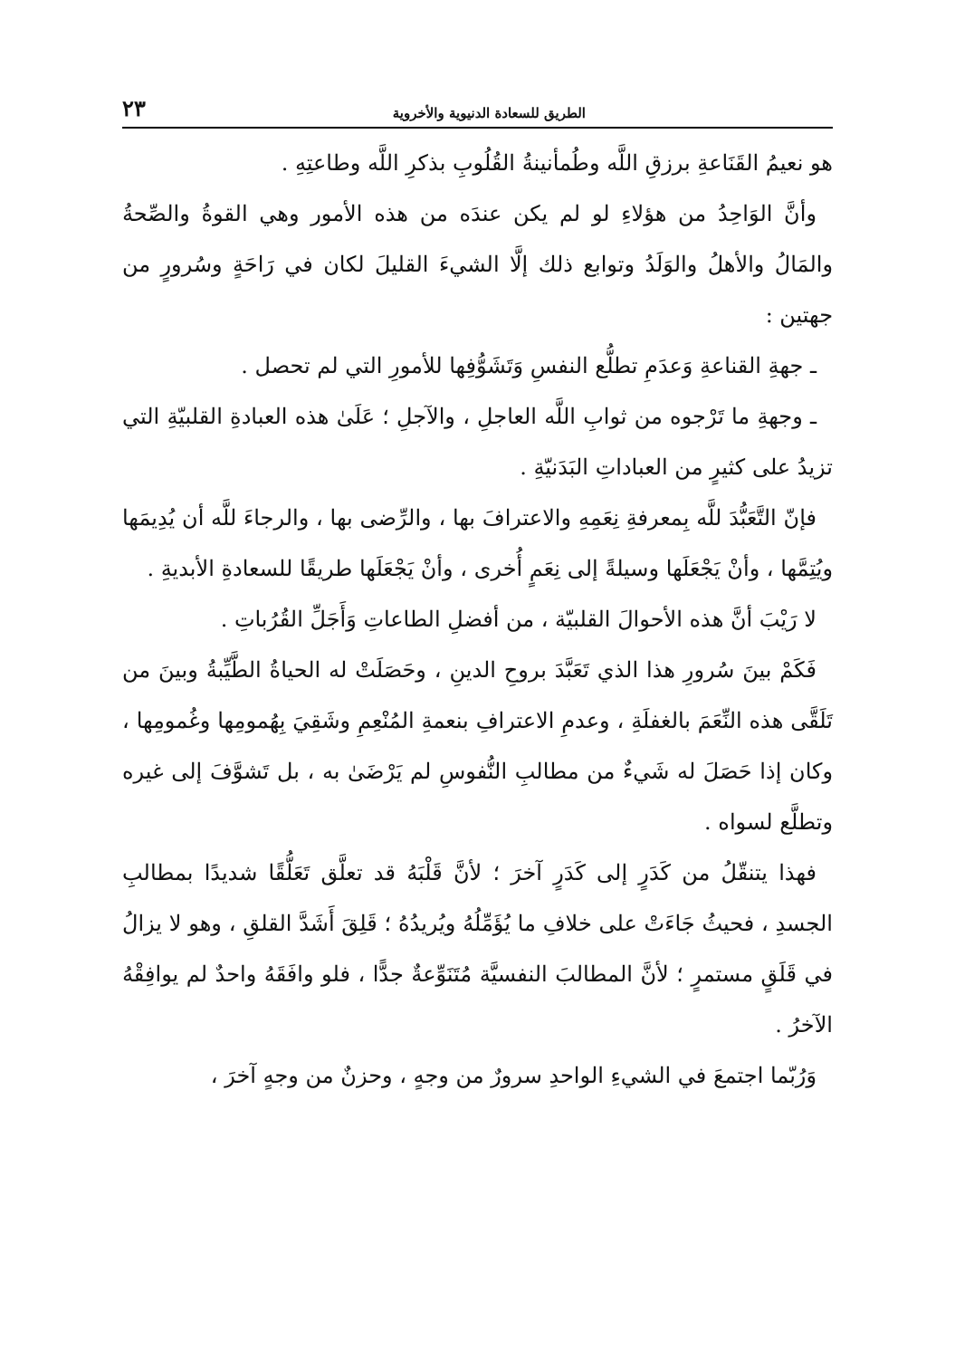الطريق للسعادة الدنيوية والأخروية ٢٣
هو نعيمُ القَنَاعةِ برزقِ اللَّه وطُمأنينةُ القُلُوبِ بذكرِ اللَّه وطاعتِهِ .
وأنَّ الوَاحِدُ من هؤلاءِ لو لم يكن عندَه من هذه الأمور وهي القوةُ والصِّحةُ والمَالُ والأهلُ والوَلَدُ وتوابع ذلك إلَّا الشيءَ القليلَ لكان في رَاحَةٍ وسُرورٍ من جهتين :
ـ جهةِ القناعةِ وَعدَمِ تطلُّع النفسِ وَتَشَوُّفِها للأمورِ التي لم تحصل .
ـ وجهةِ ما تَرْجوه من ثوابِ اللَّه العاجلِ ، والآجلِ ؛ عَلَىٰ هذه العبادةِ القلبيّةِ التي تزيدُ على كثيرٍ من العباداتِ البَدَنيّةِ .
فإنّ التَّعَبُّدَ للَّه بِمعرفةِ نِعَمِهِ والاعترافَ بها ، والرِّضى بها ، والرجاءَ للَّه أن يُدِيمَها ويُتِمَّها ، وأنْ يَجْعَلَها وسيلةً إلى نِعَمٍ أُخرى ، وأنْ يَجْعَلَها طريقًا للسعادةِ الأبديةِ .
لا رَيْبَ أنَّ هذه الأحوالَ القلبيّة ، من أفضلِ الطاعاتِ وَأَجَلِّ القُرُباتِ .
فَكَمْ بينَ سُرورِ هذا الذي تَعَبَّدَ بروحِ الدينِ ، وحَصَلَتْ له الحياةُ الطَّيِّبةُ وبينَ من تَلَقَّى هذه النِّعَمَ بالغفلَةِ ، وعدمِ الاعترافِ بنعمةِ المُنْعِمِ وشَقِيَ بِهُمومِها وغُمومِها ، وكان إذا حَصَلَ له شَيءٌ من مطالبِ النُّفوسِ لم يَرْضَىٰ به ، بل تَشوَّفَ إلى غيره وتطلَّع لسواه .
فهذا يتنقّلُ من كَدَرٍ إلى كَدَرٍ آخرَ ؛ لأنَّ قَلْبَهُ قد تعلَّق تَعَلُّقًا شديدًا بمطالبِ الجسدِ ، فحيثُ جَاءَتْ على خلافِ ما يُؤَمِّلُهُ ويُريدُهُ ؛ قَلِقَ أَشَدَّ القلقِ ، وهو لا يزالُ في قَلَقٍ مستمرٍ ؛ لأنَّ المطالبَ النفسيَّة مُتَنَوِّعةٌ جدًّا ، فلو وافَقَهُ واحدٌ لم يوافِقْهُ الآخرُ .
وَرُبّما اجتمعَ في الشيءِ الواحدِ سرورٌ من وجهٍ ، وحزنٌ من وجهٍ آخرَ ،